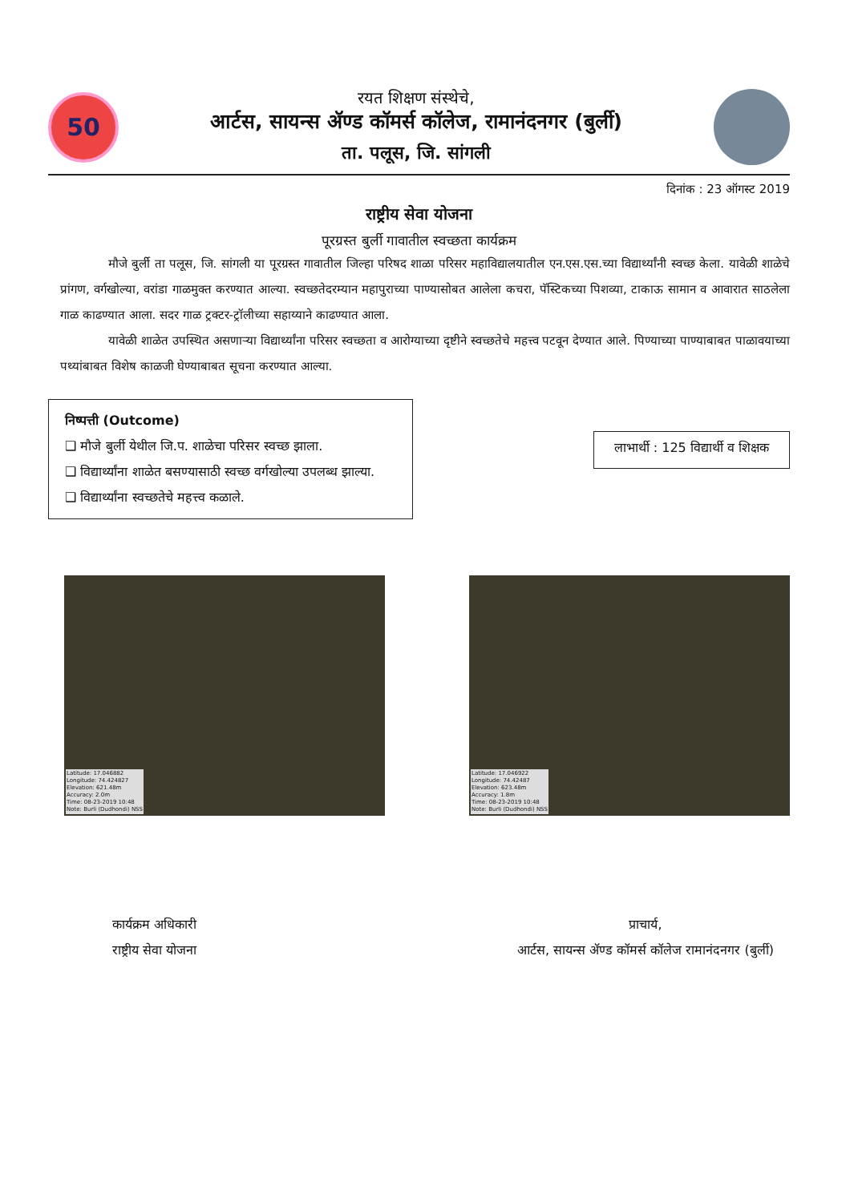50
रयत शिक्षण संस्थेचे,
आर्टस, सायन्स ॲण्ड कॉमर्स कॉलेज, रामानंदनगर (बुर्ली)
ता. पलूस, जि. सांगली
दिनांक : 23 ऑगस्ट 2019
राष्ट्रीय सेवा योजना
पूरग्रस्त बुर्ली गावातील स्वच्छता कार्यक्रम
मौजे बुर्ली ता पलूस, जि. सांगली या पूरग्रस्त गावातील जिल्हा परिषद शाळा परिसर महाविद्यालयातील एन.एस.एस.च्या विद्यार्थ्यांनी स्वच्छ केला. यावेळी शाळेचे प्रांगण, वर्गखोल्या, वरांडा गाळमुक्त करण्यात आल्या. स्वच्छतेदरम्यान महापुराच्या पाण्यासोबत आलेला कचरा, पॅस्टिकच्या पिशव्या, टाकाऊ सामान व आवारात साठलेला गाळ काढण्यात आला. सदर गाळ ट्रक्टर-ट्रॉलीच्या सहाय्याने काढण्यात आला.
यावेळी शाळेत उपस्थित असणाऱ्या विद्यार्थ्यांना परिसर स्वच्छता व आरोग्याच्या दृष्टीने स्वच्छतेचे महत्त्व पटवून देण्यात आले. पिण्याच्या पाण्याबाबत पाळावयाच्या पथ्यांबाबत विशेष काळजी घेण्याबाबत सूचना करण्यात आल्या.
निष्पत्ती (Outcome)
❑ मौजे बुर्ली येथील जि.प. शाळेचा परिसर स्वच्छ झाला.
❑ विद्यार्थ्यांना शाळेत बसण्यासाठी स्वच्छ वर्गखोल्या उपलब्ध झाल्या.
❑ विद्यार्थ्यांना स्वच्छतेचे महत्त्व कळाले.
लाभार्थी : 125 विद्यार्थी व शिक्षक
Latitude: 17.046882
Longitude: 74.424827
Elevation: 621.48m
Accuracy: 2.0m
Time: 08-23-2019 10:48
Note: Burli (Dudhondi) NSS
Latitude: 17.046922
Longitude: 74.42487
Elevation: 623.48m
Accuracy: 1.8m
Time: 08-23-2019 10:48
Note: Burli (Dudhondi) NSS
कार्यक्रम अधिकारी
राष्ट्रीय सेवा योजना
प्राचार्य,
आर्टस, सायन्स ॲण्ड कॉमर्स कॉलेज रामानंदनगर (बुर्ली)